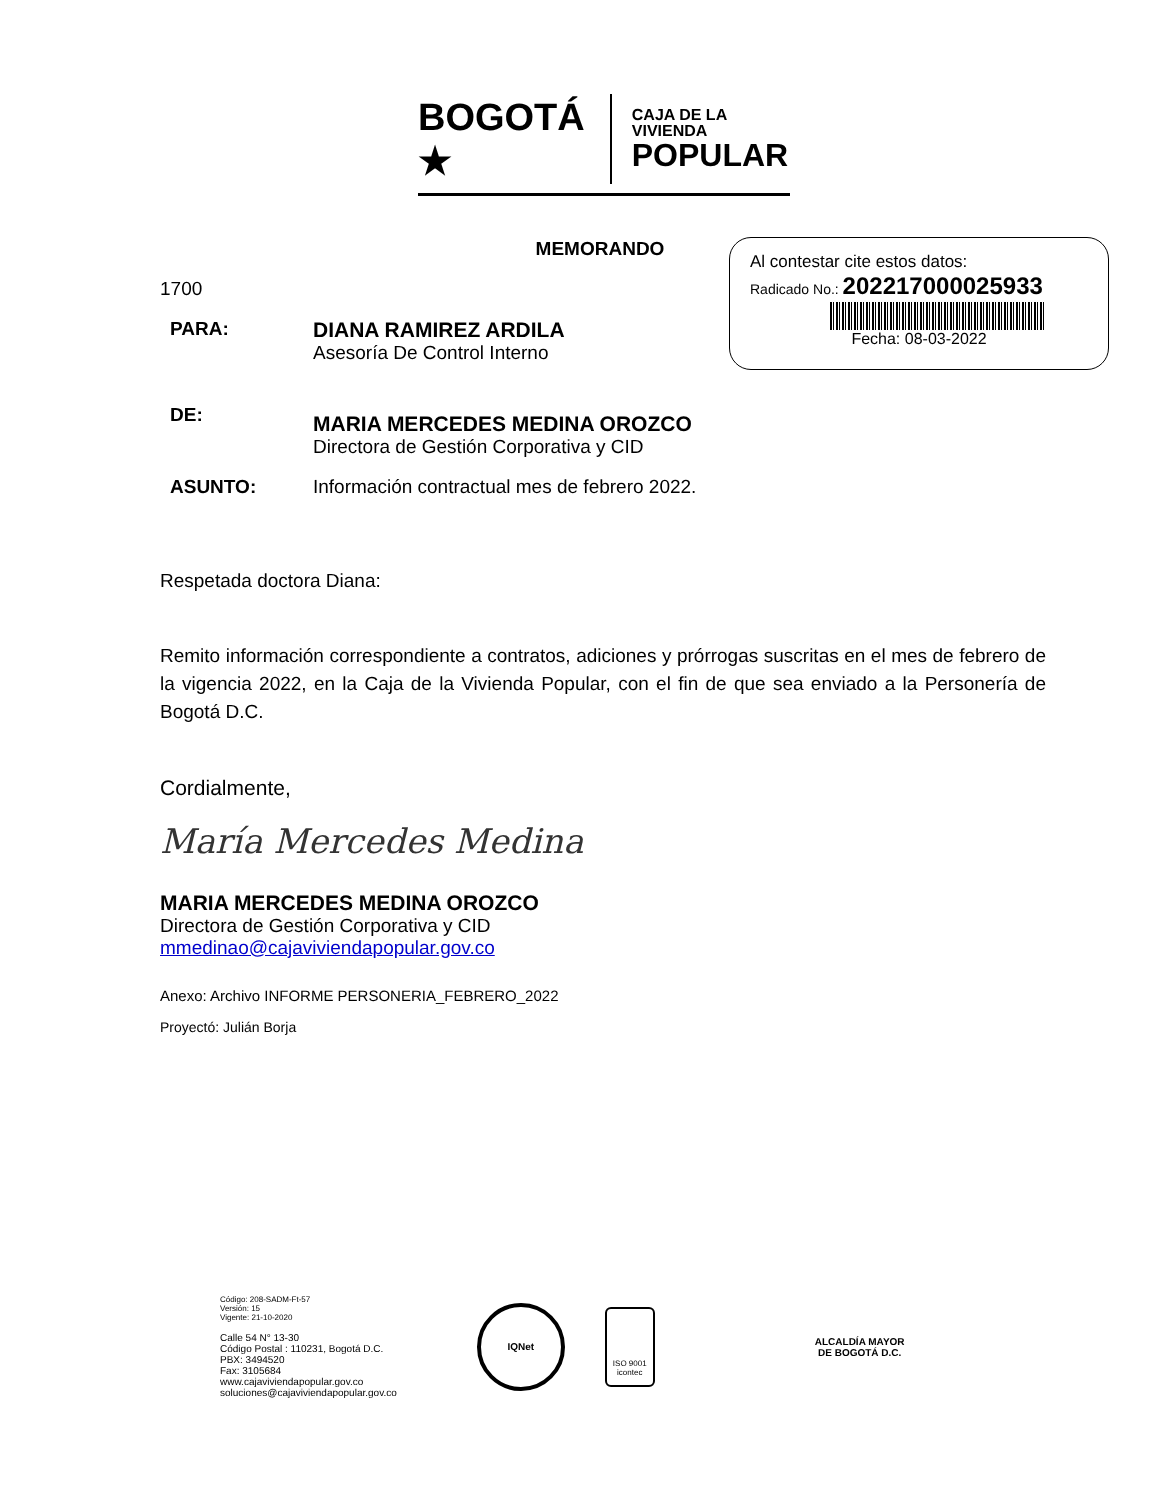BOGOTÁ ★
CAJA DE LA VIVIENDA
POPULAR
Al contestar cite estos datos:
Radicado No.: 202217000025933
Fecha: 08-03-2022
MEMORANDO
1700
PARA: DIANA RAMIREZ ARDILA
Asesoría De Control Interno
DE:
MARIA MERCEDES MEDINA OROZCO
Directora de Gestión Corporativa y CID
ASUNTO: Información contractual mes de febrero 2022.
Respetada doctora Diana:
Remito información correspondiente a contratos, adiciones y prórrogas suscritas en el mes de febrero de la vigencia 2022, en la Caja de la Vivienda Popular, con el fin de que sea enviado a la Personería de Bogotá D.C.
Cordialmente,
María Mercedes Medina
MARIA MERCEDES MEDINA OROZCO
Directora de Gestión Corporativa y CID
mmedinao@cajaviviendapopular.gov.co
Anexo: Archivo INFORME PERSONERIA_FEBRERO_2022
Proyectó: Julián Borja
Código: 208-SADM-Ft-57
Versión: 15
Vigente: 21-10-2020
Calle 54 N° 13-30
Código Postal : 110231, Bogotá D.C.
PBX: 3494520
Fax: 3105684
www.cajaviviendapopular.gov.co
soluciones@cajaviviendapopular.gov.co
IQNet
ISO 9001
icontec
ALCALDÍA MAYOR
DE BOGOTÁ D.C.